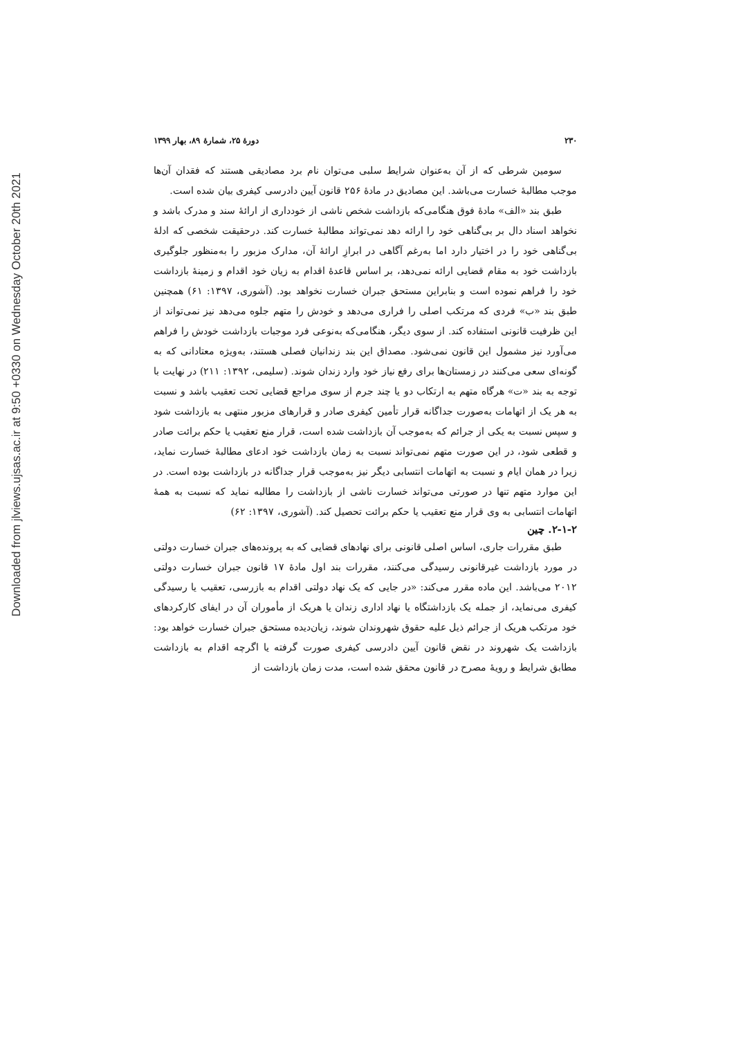Downloaded from jlviews.ujsas.ac.ir at 9:50 +0330 on Wednesday October 20th 2021
۲۳۰ دورهٔ ۲۵، شمارهٔ ۸۹، بهار ۱۳۹۹
سومین شرطی که از آن به‌عنوان شرایط سلبی می‌توان نام برد مصادیقی هستند که فقدان آن‌ها موجب مطالبهٔ خسارت می‌باشد. این مصادیق در مادهٔ ۲۵۶ قانون آیین دادرسی کیفری بیان شده است.
طبق بند «الف» مادهٔ فوق هنگامی‌که بازداشت شخص ناشی از خودداری از ارائهٔ سند و مدرک باشد و نخواهد اسناد دال بر بی‌گناهی خود را ارائه دهد نمی‌تواند مطالبهٔ خسارت کند. درحقیقت شخصی که ادلهٔ بی‌گناهی خود را در اختیار دارد اما به‌رغم آگاهی در ابرازِ ارائهٔ آن، مدارک مزبور را به‌منظور جلوگیری بازداشت خود به مقام قضایی ارائه نمی‌دهد، بر اساس قاعدهٔ اقدام به زیان خود اقدام و زمینهٔ بازداشت خود را فراهم نموده است و بنابراین مستحق جبران خسارت نخواهد بود. (آشوری، ۱۳۹۷: ۶۱) همچنین طبق بند «ب» فردی که مرتکب اصلی را فراری می‌دهد و خودش را متهم جلوه می‌دهد نیز نمی‌تواند از این ظرفیت قانونی استفاده کند. از سوی دیگر، هنگامی‌که به‌نوعی فرد موجبات بازداشت خودش را فراهم می‌آورد نیز مشمول این قانون نمی‌شود. مصداق این بند زندانیان فصلی هستند، به‌ویژه معتادانی که به گونه‌ای سعی می‌کنند در زمستان‌ها برای رفع نیاز خود وارد زندان شوند. (سلیمی، ۱۳۹۲: ۲۱۱) در نهایت با توجه به بند «ت» هرگاه متهم به ارتکاب دو یا چند جرم از سوی مراجع قضایی تحت تعقیب باشد و نسبت به هر یک از اتهامات به‌صورت جداگانه قرار تأمین کیفری صادر و قرارهای مزبور منتهی به بازداشت شود و سپس نسبت به یکی از جرائم که به‌موجب آن بازداشت شده است، قرار منع تعقیب یا حکم برائت صادر و قطعی شود، در این صورت متهم نمی‌تواند نسبت به زمان بازداشت خود ادعای مطالبهٔ خسارت نماید، زیرا در همان ایام و نسبت به اتهامات انتسابی دیگر نیز به‌موجب قرار جداگانه در بازداشت بوده است. در این موارد متهم تنها در صورتی می‌تواند خسارت ناشی از بازداشت را مطالبه نماید که نسبت به همهٔ اتهامات انتسابی به وی قرار منع تعقیب یا حکم برائت تحصیل کند. (آشوری، ۱۳۹۷: ۶۲)
۲-۱-۲. چین
طبق مقررات جاری، اساس اصلی قانونی برای نهادهای قضایی که به پرونده‌های جبران خسارت دولتی در مورد بازداشت غیرقانونی رسیدگی می‌کنند، مقررات بند اول مادهٔ ۱۷ قانون جبران خسارت دولتی ۲۰۱۲ می‌باشد. این ماده مقرر می‌کند: «در جایی که یک نهاد دولتی اقدام به بازرسی، تعقیب یا رسیدگی کیفری می‌نماید، از جمله یک بازداشتگاه یا نهاد اداری زندان یا هریک از مأموران آن در ایفای کارکردهای خود مرتکب هریک از جرائم ذیل علیه حقوق شهروندان شوند، زیان‌دیده مستحق جبران خسارت خواهد بود: بازداشت یک شهروند در نقض قانون آیین دادرسی کیفری صورت گرفته یا اگرچه اقدام به بازداشت مطابق شرایط و رویهٔ مصرح در قانون محقق شده است، مدت زمان بازداشت از